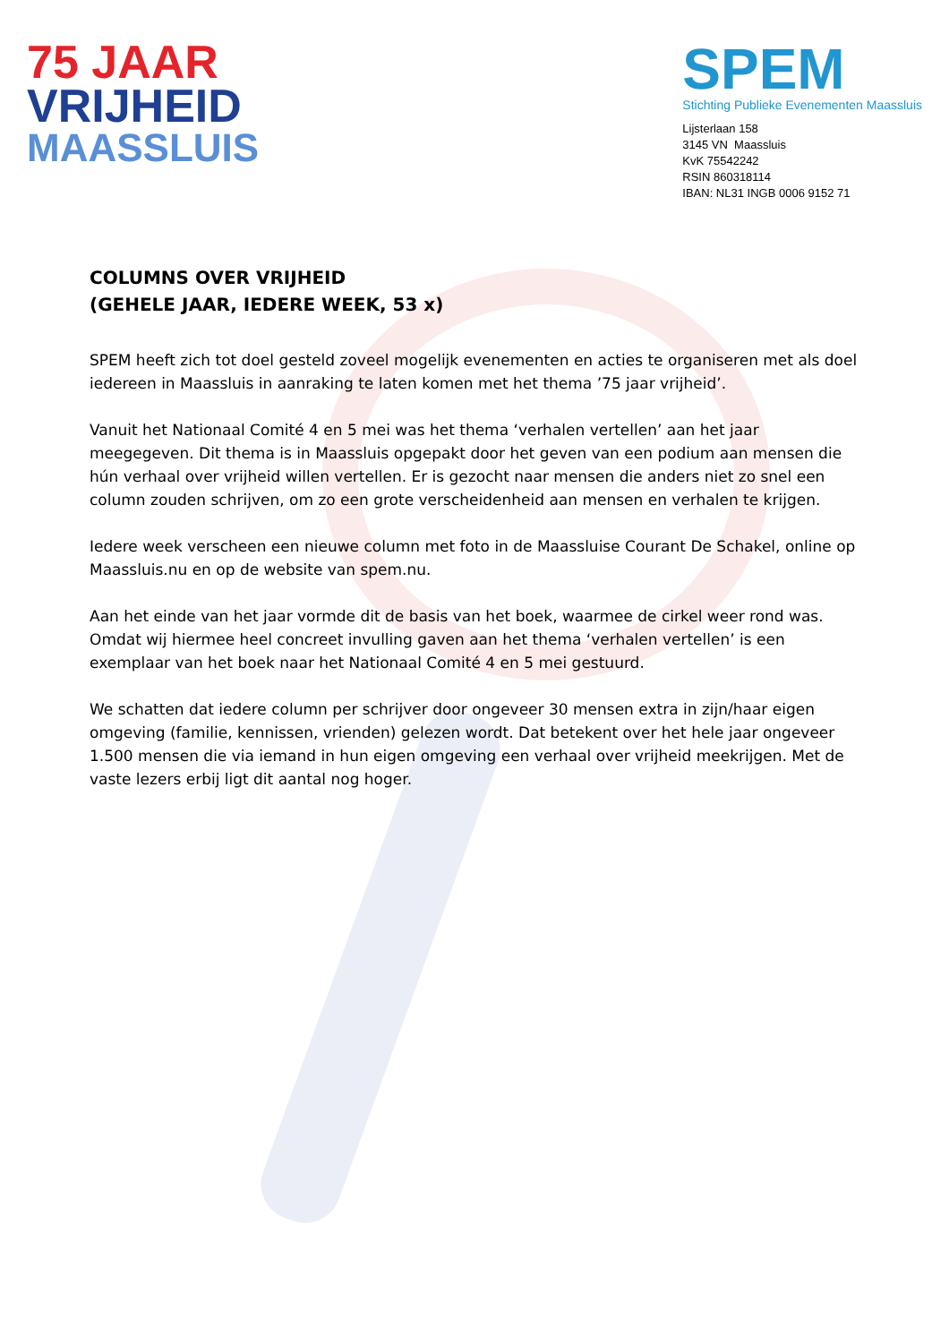75 JAAR
VRIJHEID
MAASSLUIS
SPEM
Stichting Publieke Evenementen Maassluis
Lijsterlaan 158
3145 VN Maassluis
KvK 75542242
RSIN 860318114
IBAN: NL31 INGB 0006 9152 71
COLUMNS OVER VRIJHEID
(GEHELE JAAR, IEDERE WEEK, 53 x)
SPEM heeft zich tot doel gesteld zoveel mogelijk evenementen en acties te organiseren met als doel iedereen in Maassluis in aanraking te laten komen met het thema ’75 jaar vrijheid’.
Vanuit het Nationaal Comité 4 en 5 mei was het thema ‘verhalen vertellen’ aan het jaar meegegeven. Dit thema is in Maassluis opgepakt door het geven van een podium aan mensen die hún verhaal over vrijheid willen vertellen. Er is gezocht naar mensen die anders niet zo snel een column zouden schrijven, om zo een grote verscheidenheid aan mensen en verhalen te krijgen.
Iedere week verscheen een nieuwe column met foto in de Maassluise Courant De Schakel, online op Maassluis.nu en op de website van spem.nu.
Aan het einde van het jaar vormde dit de basis van het boek, waarmee de cirkel weer rond was. Omdat wij hiermee heel concreet invulling gaven aan het thema ‘verhalen vertellen’ is een exemplaar van het boek naar het Nationaal Comité 4 en 5 mei gestuurd.
We schatten dat iedere column per schrijver door ongeveer 30 mensen extra in zijn/haar eigen omgeving (familie, kennissen, vrienden) gelezen wordt. Dat betekent over het hele jaar ongeveer 1.500 mensen die via iemand in hun eigen omgeving een verhaal over vrijheid meekrijgen. Met de vaste lezers erbij ligt dit aantal nog hoger.